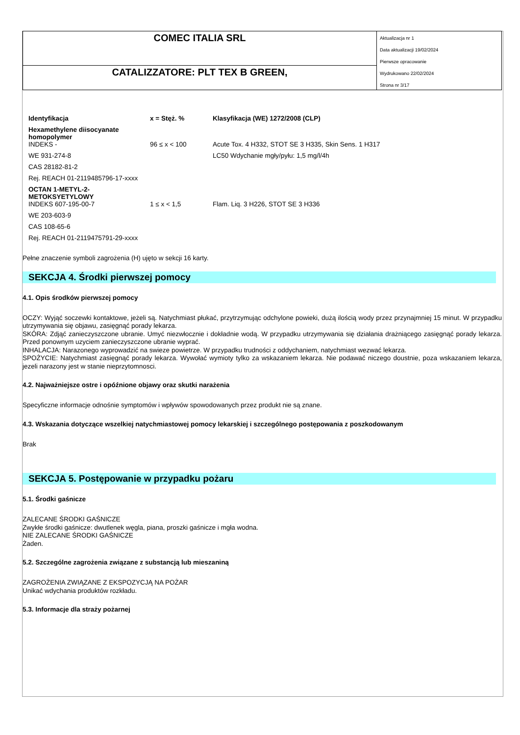COMEC ITALIA SRL
CATALIZZATORE: PLT TEX B GREEN,
Aktualizacja nr 1
Data aktualizacji 19/02/2024
Pierwsze opracowanie
Wydrukowano 22/02/2024
Strona nr 3/17
| Identyfikacja | x = Stęż. % | Klasyfikacja (WE) 1272/2008 (CLP) |
| --- | --- | --- |
| Hexamethylene diisocyanate homopolymer INDEKS - | 96 ≤ x < 100 | Acute Tox. 4 H332, STOT SE 3 H335, Skin Sens. 1 H317 |
| WE 931-274-8 | | LC50 Wdychanie mgły/pyłu: 1,5 mg/l/4h |
| CAS 28182-81-2 | | |
| Rej. REACH 01-2119485796-17-xxxx | | |
| OCTAN 1-METYL-2-METOKSYETYLOWY INDEKS 607-195-00-7 | 1 ≤ x < 1,5 | Flam. Liq. 3 H226, STOT SE 3 H336 |
| WE 203-603-9 | | |
| CAS 108-65-6 | | |
| Rej. REACH 01-2119475791-29-xxxx | | |
Pełne znaczenie symboli zagrożenia (H) ujęto w sekcji 16 karty.
SEKCJA 4. Środki pierwszej pomocy
4.1. Opis środków pierwszej pomocy
OCZY: Wyjąć soczewki kontaktowe, jeżeli są. Natychmiast płukać, przytrzymując odchylone powieki, dużą ilością wody przez przynajmniej 15 minut. W przypadku utrzymywania się objawu, zasięgnąć porady lekarza.
SKÓRA: Zdjąć zanieczyszczone ubranie. Umyć niezwłocznie i dokładnie wodą. W przypadku utrzymywania się działania drażniącego zasięgnąć porady lekarza. Przed ponownym uzyciem zanieczyszczone ubranie wyprać.
INHALACJA: Narazonego wyprowadzić na swieze powietrze. W przypadku trudności z oddychaniem, natychmiast wezwać lekarza.
SPOŻYCIE: Natychmiast zasięgnąć porady lekarza. Wywołać wymioty tylko za wskazaniem lekarza. Nie podawać niczego doustnie, poza wskazaniem lekarza, jezeli narazony jest w stanie nieprzytomnosci.
4.2. Najważniejsze ostre i opóźnione objawy oraz skutki narażenia
Specyficzne informacje odnośnie symptomów i wpływów spowodowanych przez produkt nie są znane.
4.3. Wskazania dotyczące wszelkiej natychmiastowej pomocy lekarskiej i szczególnego postępowania z poszkodowanym
Brak
SEKCJA 5. Postępowanie w przypadku pożaru
5.1. Środki gaśnicze
ZALECANE ŚRODKI GAŚNICZE
Zwykłe środki gaśnicze: dwutlenek węgla, piana, proszki gaśnicze i mgła wodna.
NIE ZALECANE ŚRODKI GAŚNICZE
Żaden.
5.2. Szczególne zagrożenia związane z substancją lub mieszaniną
ZAGROŻENIA ZWIĄZANE Z EKSPOZYCJĄ NA POŻAR
Unikać wdychania produktów rozkładu.
5.3. Informacje dla straży pożarnej